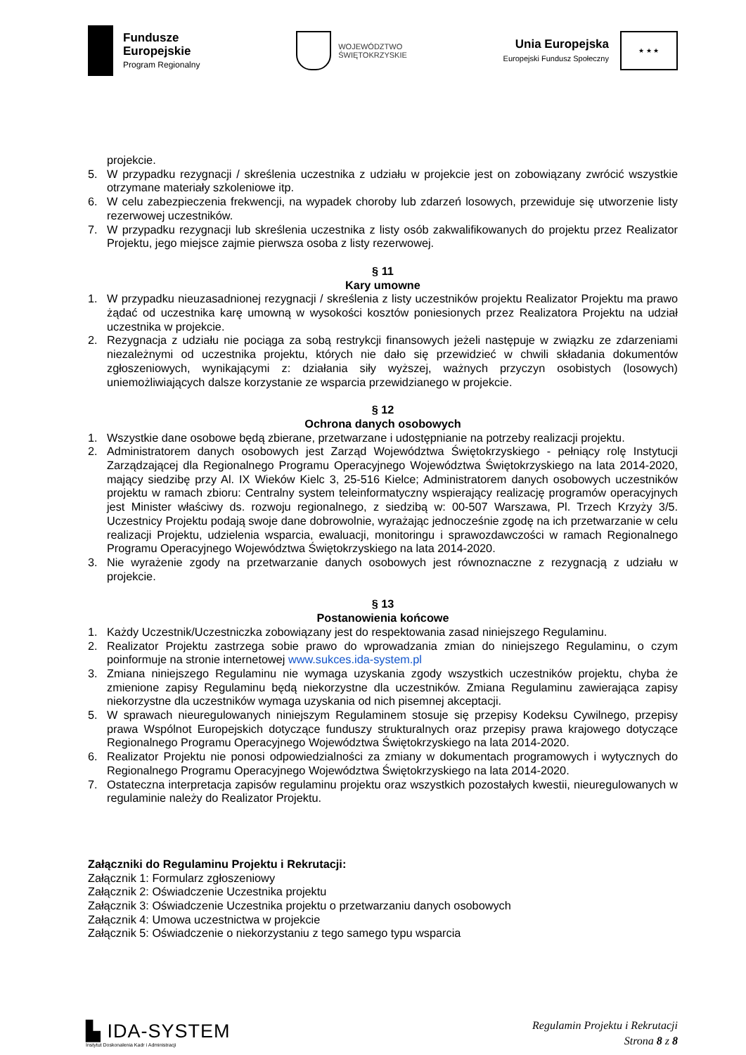Fundusze
Europejskie
Program Regionalny
WOJEWÓDZTWO
ŚWIĘTOKRZYSKIE
Unia Europejska
Europejski Fundusz Społeczny
★ ★ ★
projekcie.
5. W przypadku rezygnacji / skreślenia uczestnika z udziału w projekcie jest on zobowiązany zwrócić wszystkie otrzymane materiały szkoleniowe itp.
6. W celu zabezpieczenia frekwencji, na wypadek choroby lub zdarzeń losowych, przewiduje się utworzenie listy rezerwowej uczestników.
7. W przypadku rezygnacji lub skreślenia uczestnika z listy osób zakwalifikowanych do projektu przez Realizator Projektu, jego miejsce zajmie pierwsza osoba z listy rezerwowej.
§ 11
Kary umowne
1. W przypadku nieuzasadnionej rezygnacji / skreślenia z listy uczestników projektu Realizator Projektu ma prawo żądać od uczestnika karę umowną w wysokości kosztów poniesionych przez Realizatora Projektu na udział uczestnika w projekcie.
2. Rezygnacja z udziału nie pociąga za sobą restrykcji finansowych jeżeli następuje w związku ze zdarzeniami niezależnymi od uczestnika projektu, których nie dało się przewidzieć w chwili składania dokumentów zgłoszeniowych, wynikającymi z: działania siły wyższej, ważnych przyczyn osobistych (losowych) uniemożliwiających dalsze korzystanie ze wsparcia przewidzianego w projekcie.
§ 12
Ochrona danych osobowych
1. Wszystkie dane osobowe będą zbierane, przetwarzane i udostępnianie na potrzeby realizacji projektu.
2. Administratorem danych osobowych jest Zarząd Województwa Świętokrzyskiego - pełniący rolę Instytucji Zarządzającej dla Regionalnego Programu Operacyjnego Województwa Świętokrzyskiego na lata 2014-2020, mający siedzibę przy Al. IX Wieków Kielc 3, 25-516 Kielce; Administratorem danych osobowych uczestników projektu w ramach zbioru: Centralny system teleinformatyczny wspierający realizację programów operacyjnych jest Minister właściwy ds. rozwoju regionalnego, z siedzibą w: 00-507 Warszawa, Pl. Trzech Krzyży 3/5. Uczestnicy Projektu podają swoje dane dobrowolnie, wyrażając jednocześnie zgodę na ich przetwarzanie w celu realizacji Projektu, udzielenia wsparcia, ewaluacji, monitoringu i sprawozdawczości w ramach Regionalnego Programu Operacyjnego Województwa Świętokrzyskiego na lata 2014-2020.
3. Nie wyrażenie zgody na przetwarzanie danych osobowych jest równoznaczne z rezygnacją z udziału w projekcie.
§ 13
Postanowienia końcowe
1. Każdy Uczestnik/Uczestniczka zobowiązany jest do respektowania zasad niniejszego Regulaminu.
2. Realizator Projektu zastrzega sobie prawo do wprowadzania zmian do niniejszego Regulaminu, o czym poinformuje na stronie internetowej www.sukces.ida-system.pl
3. Zmiana niniejszego Regulaminu nie wymaga uzyskania zgody wszystkich uczestników projektu, chyba że zmienione zapisy Regulaminu będą niekorzystne dla uczestników. Zmiana Regulaminu zawierająca zapisy niekorzystne dla uczestników wymaga uzyskania od nich pisemnej akceptacji.
5. W sprawach nieuregulowanych niniejszym Regulaminem stosuje się przepisy Kodeksu Cywilnego, przepisy prawa Wspólnot Europejskich dotyczące funduszy strukturalnych oraz przepisy prawa krajowego dotyczące Regionalnego Programu Operacyjnego Województwa Świętokrzyskiego na lata 2014-2020.
6. Realizator Projektu nie ponosi odpowiedzialności za zmiany w dokumentach programowych i wytycznych do Regionalnego Programu Operacyjnego Województwa Świętokrzyskiego na lata 2014-2020.
7. Ostateczna interpretacja zapisów regulaminu projektu oraz wszystkich pozostałych kwestii, nieuregulowanych w regulaminie należy do Realizator Projektu.
Załączniki do Regulaminu Projektu i Rekrutacji:
Załącznik 1: Formularz zgłoszeniowy
Załącznik 2: Oświadczenie Uczestnika projektu
Załącznik 3: Oświadczenie Uczestnika projektu o przetwarzaniu danych osobowych
Załącznik 4: Umowa uczestnictwa w projekcie
Załącznik 5: Oświadczenie o niekorzystaniu z tego samego typu wsparcia
▙ IDA-SYSTEM
Instytut Doskonalenia Kadr i Administracji
Regulamin Projektu i Rekrutacji
Strona 8 z 8